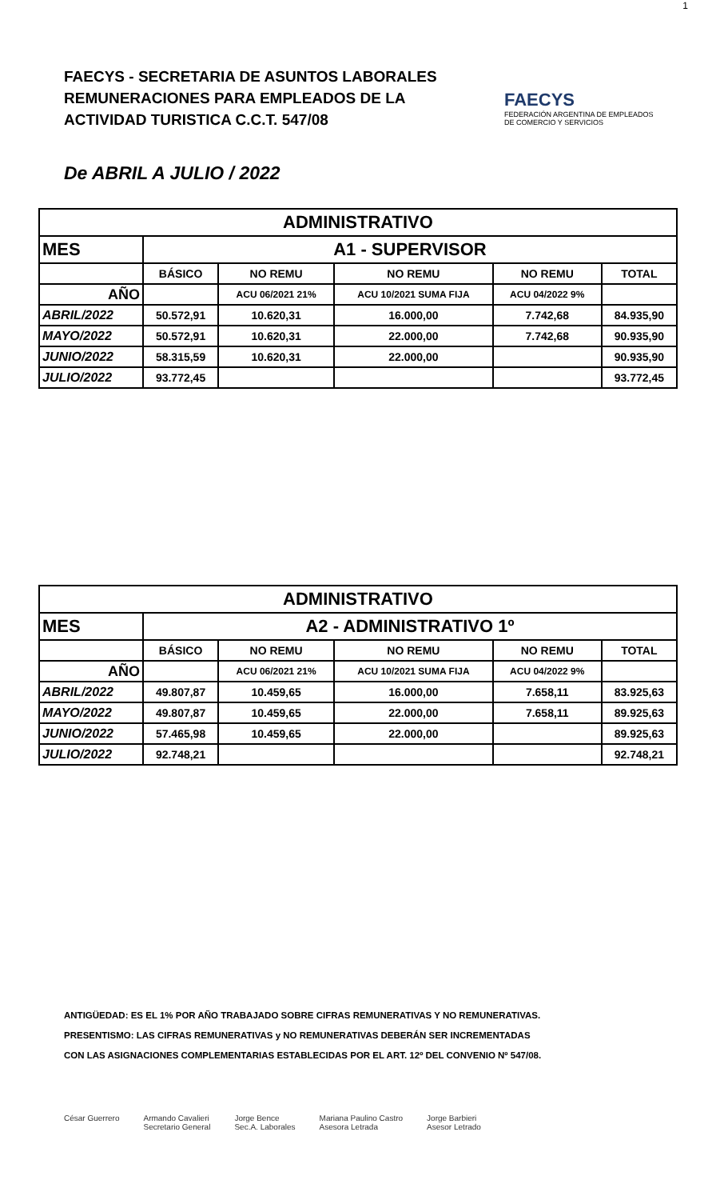1
FAECYS - SECRETARIA DE ASUNTOS LABORALES
REMUNERACIONES PARA EMPLEADOS DE LA
ACTIVIDAD TURISTICA C.C.T. 547/08
FAECYS
FEDERACIÓN ARGENTINA DE EMPLEADOS DE COMERCIO Y SERVICIOS
De ABRIL A JULIO / 2022
| ADMINISTRATIVO | | | | | |
| --- | --- | --- | --- | --- | --- |
| MES | A1 - SUPERVISOR | | | | |
| | BÁSICO | NO REMU | NO REMU | NO REMU | TOTAL |
| AÑO | | ACU 06/2021 21% | ACU 10/2021 SUMA FIJA | ACU 04/2022 9% | |
| ABRIL/2022 | 50.572,91 | 10.620,31 | 16.000,00 | 7.742,68 | 84.935,90 |
| MAYO/2022 | 50.572,91 | 10.620,31 | 22.000,00 | 7.742,68 | 90.935,90 |
| JUNIO/2022 | 58.315,59 | 10.620,31 | 22.000,00 | | 90.935,90 |
| JULIO/2022 | 93.772,45 | | | | 93.772,45 |
| ADMINISTRATIVO | | | | | |
| --- | --- | --- | --- | --- | --- |
| MES | A2 - ADMINISTRATIVO 1º | | | | |
| | BÁSICO | NO REMU | NO REMU | NO REMU | TOTAL |
| AÑO | | ACU 06/2021 21% | ACU 10/2021 SUMA FIJA | ACU 04/2022 9% | |
| ABRIL/2022 | 49.807,87 | 10.459,65 | 16.000,00 | 7.658,11 | 83.925,63 |
| MAYO/2022 | 49.807,87 | 10.459,65 | 22.000,00 | 7.658,11 | 89.925,63 |
| JUNIO/2022 | 57.465,98 | 10.459,65 | 22.000,00 | | 89.925,63 |
| JULIO/2022 | 92.748,21 | | | | 92.748,21 |
ANTIGÜEDAD: ES EL 1% POR AÑO TRABAJADO SOBRE CIFRAS REMUNERATIVAS Y NO REMUNERATIVAS.
PRESENTISMO: LAS CIFRAS REMUNERATIVAS y NO REMUNERATIVAS DEBERÁN SER INCREMENTADAS
CON LAS ASIGNACIONES COMPLEMENTARIAS ESTABLECIDAS POR EL ART. 12º DEL CONVENIO Nº 547/08.
César Guerrero Armando Cavalieri
Secretario General Jorge Bence
Sec.A. Laborales Mariana Paulino Castro
Asesora Letrada Jorge Barbieri
Asesor Letrado